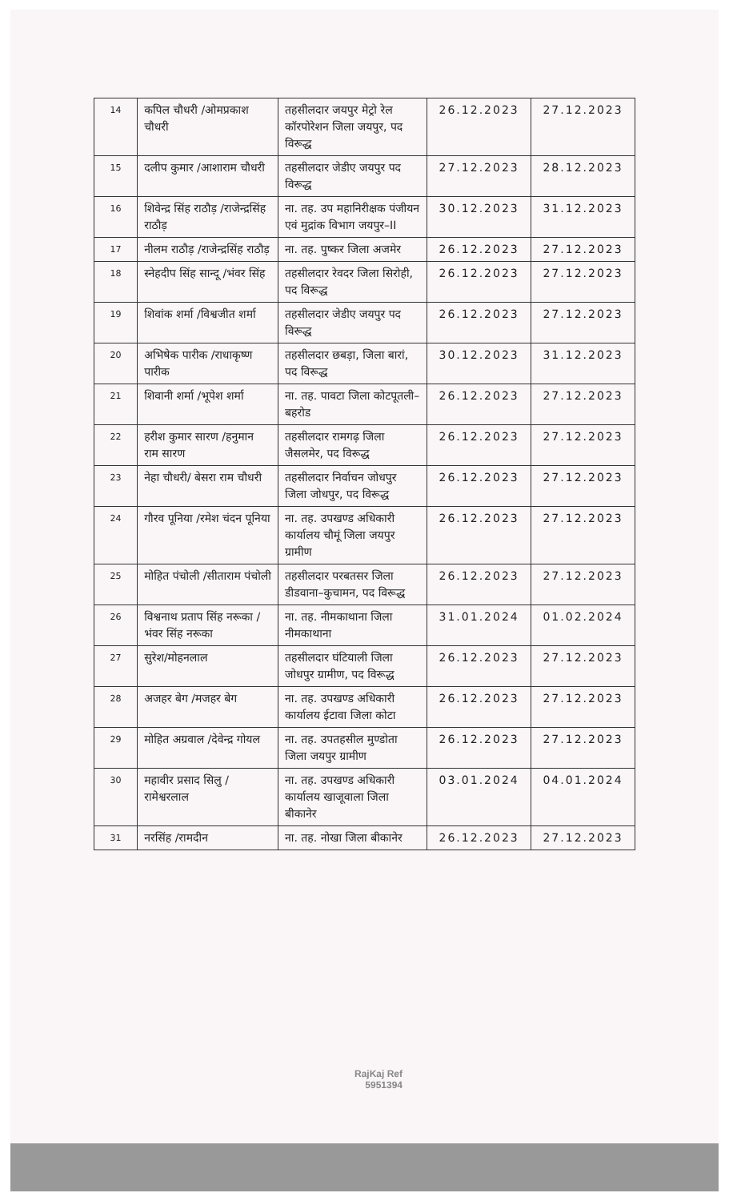| 14 | कपिल चौधरी /ओमप्रकाश चौधरी | तहसीलदार जयपुर मेट्रो रेल कॉरपोरेशन जिला जयपुर, पद विरूद्ध | 26.12.2023 | 27.12.2023 |
| 15 | दलीप कुमार /आशाराम चौधरी | तहसीलदार जेडीए जयपुर पद विरूद्ध | 27.12.2023 | 28.12.2023 |
| 16 | शिवेन्द्र सिंह राठौड़ /राजेन्द्रसिंह राठौड़ | ना. तह. उप महानिरीक्षक पंजीयन एवं मुद्रांक विभाग जयपुर–II | 30.12.2023 | 31.12.2023 |
| 17 | नीलम राठौड़ /राजेन्द्रसिंह राठौड़ | ना. तह. पुष्कर जिला अजमेर | 26.12.2023 | 27.12.2023 |
| 18 | स्नेहदीप सिंह सान्दू /भंवर सिंह | तहसीलदार रेवदर जिला सिरोही, पद विरूद्ध | 26.12.2023 | 27.12.2023 |
| 19 | शिवांक शर्मा /विश्वजीत शर्मा | तहसीलदार जेडीए जयपुर पद विरूद्ध | 26.12.2023 | 27.12.2023 |
| 20 | अभिषेक पारीक /राधाकृष्ण पारीक | तहसीलदार छबड़ा, जिला बारां, पद विरूद्ध | 30.12.2023 | 31.12.2023 |
| 21 | शिवानी शर्मा /भूपेश शर्मा | ना. तह. पावटा जिला कोटपूतली–बहरोड | 26.12.2023 | 27.12.2023 |
| 22 | हरीश कुमार सारण /हनुमान राम सारण | तहसीलदार रामगढ़ जिला जैसलमेर, पद विरूद्ध | 26.12.2023 | 27.12.2023 |
| 23 | नेहा चौधरी/ बेसरा राम चौधरी | तहसीलदार निर्वाचन जोधपुर जिला जोधपुर, पद विरूद्ध | 26.12.2023 | 27.12.2023 |
| 24 | गौरव पूनिया /रमेश चंदन पूनिया | ना. तह. उपखण्ड अधिकारी कार्यालय चौमूं जिला जयपुर ग्रामीण | 26.12.2023 | 27.12.2023 |
| 25 | मोहित पंचोली /सीताराम पंचोली | तहसीलदार परबतसर जिला डीडवाना–कुचामन, पद विरूद्ध | 26.12.2023 | 27.12.2023 |
| 26 | विश्वनाथ प्रताप सिंह नरूका /भंवर सिंह नरूका | ना. तह. नीमकाथाना जिला नीमकाथाना | 31.01.2024 | 01.02.2024 |
| 27 | सुरेश/मोहनलाल | तहसीलदार घंटियाली जिला जोधपुर ग्रामीण, पद विरूद्ध | 26.12.2023 | 27.12.2023 |
| 28 | अजहर बेग /मजहर बेग | ना. तह. उपखण्ड अधिकारी कार्यालय ईटावा जिला कोटा | 26.12.2023 | 27.12.2023 |
| 29 | मोहित अग्रवाल /देवेन्द्र गोयल | ना. तह. उपतहसील मुण्डोता जिला जयपुर ग्रामीण | 26.12.2023 | 27.12.2023 |
| 30 | महावीर प्रसाद सिलु /रामेश्वरलाल | ना. तह. उपखण्ड अधिकारी कार्यालय खाजूवाला जिला बीकानेर | 03.01.2024 | 04.01.2024 |
| 31 | नरसिंह /रामदीन | ना. तह. नोखा जिला बीकानेर | 26.12.2023 | 27.12.2023 |
RajKaj Ref
5951394